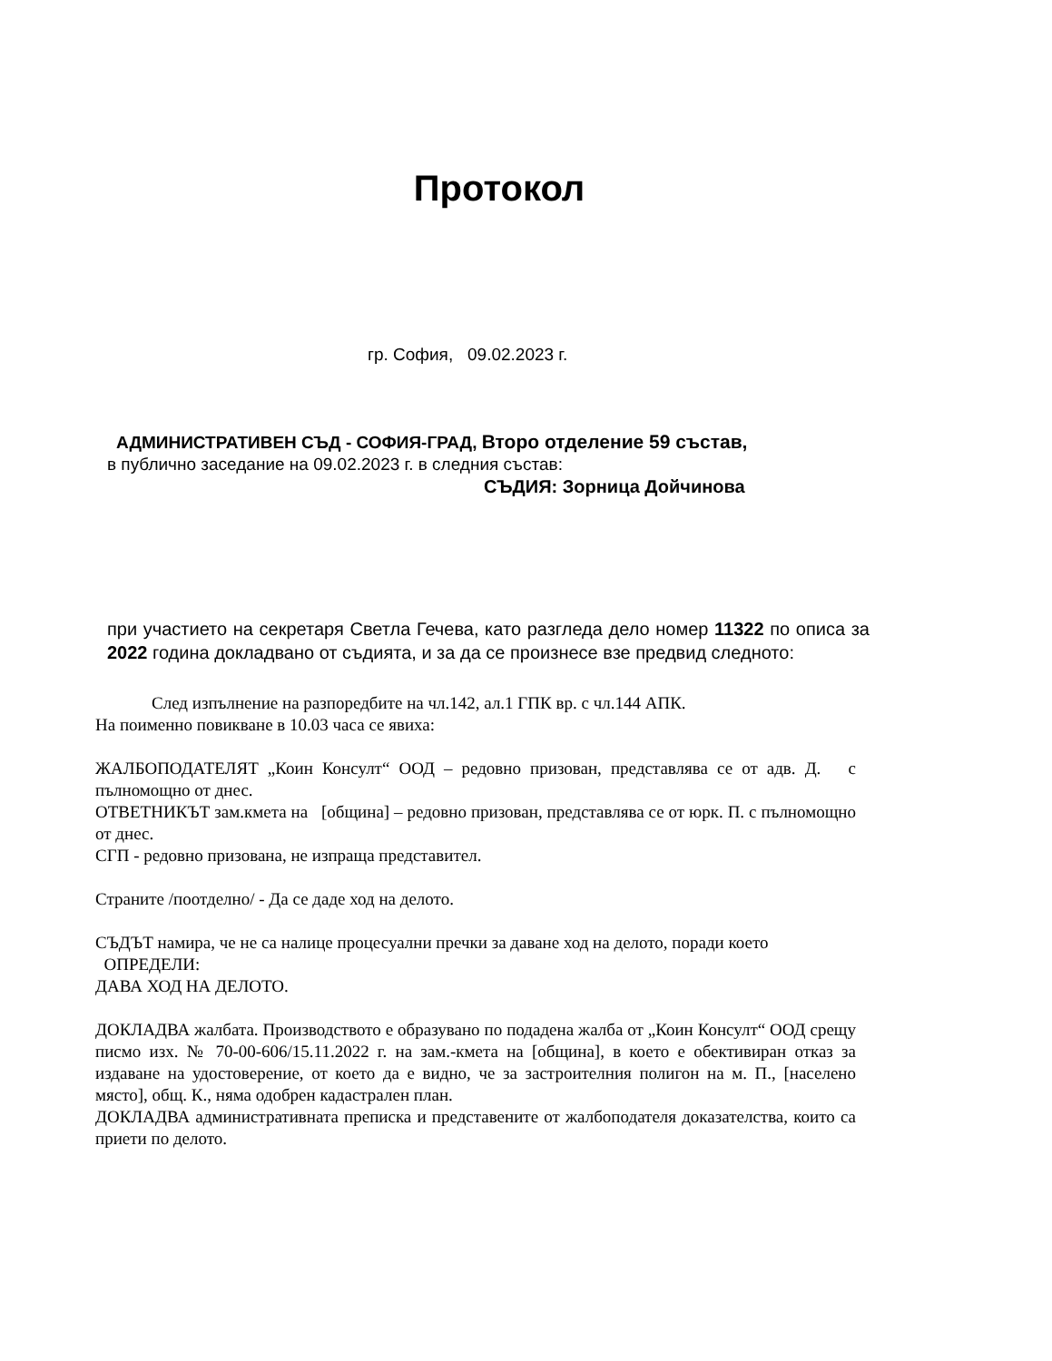Протокол
гр. София, 09.02.2023 г.
АДМИНИСТРАТИВЕН СЪД - СОФИЯ-ГРАД, Второ отделение 59 състав,
в публично заседание на 09.02.2023 г. в следния състав:
СЪДИЯ: Зорница Дойчинова
при участието на секретаря Светла Гечева, като разгледа дело номер 11322 по описа за 2022 година докладвано от съдията, и за да се произнесе взе предвид следното:
След изпълнение на разпоредбите на чл.142, ал.1 ГПК вр. с чл.144 АПК.
На поименно повикване в 10.03 часа се явиха:
ЖАЛБОПОДАТЕЛЯТ „Коин Консулт“ ООД – редовно призован, представлява се от адв. Д. с пълномощно от днес.
ОТВЕТНИКЪТ зам.кмета на [община] – редовно призован, представлява се от юрк. П. с пълномощно от днес.
СГП - редовно призована, не изпраща представител.
Страните /поотделно/ - Да се даде ход на делото.
СЪДЪТ намира, че не са налице процесуални пречки за даване ход на делото, поради което
ОПРЕДЕЛИ:
ДАВА ХОД НА ДЕЛОТО.
ДОКЛАДВА жалбата. Производството е образувано по подадена жалба от „Коин Консулт“ ООД срещу писмо изх. № 70-00-606/15.11.2022 г. на зам.-кмета на [община], в което е обективиран отказ за издаване на удостоверение, от което да е видно, че за застроителния полигон на м. П., [населено място], общ. К., няма одобрен кадастрален план.
ДОКЛАДВА административната преписка и представените от жалбоподателя доказателства, които са приети по делото.